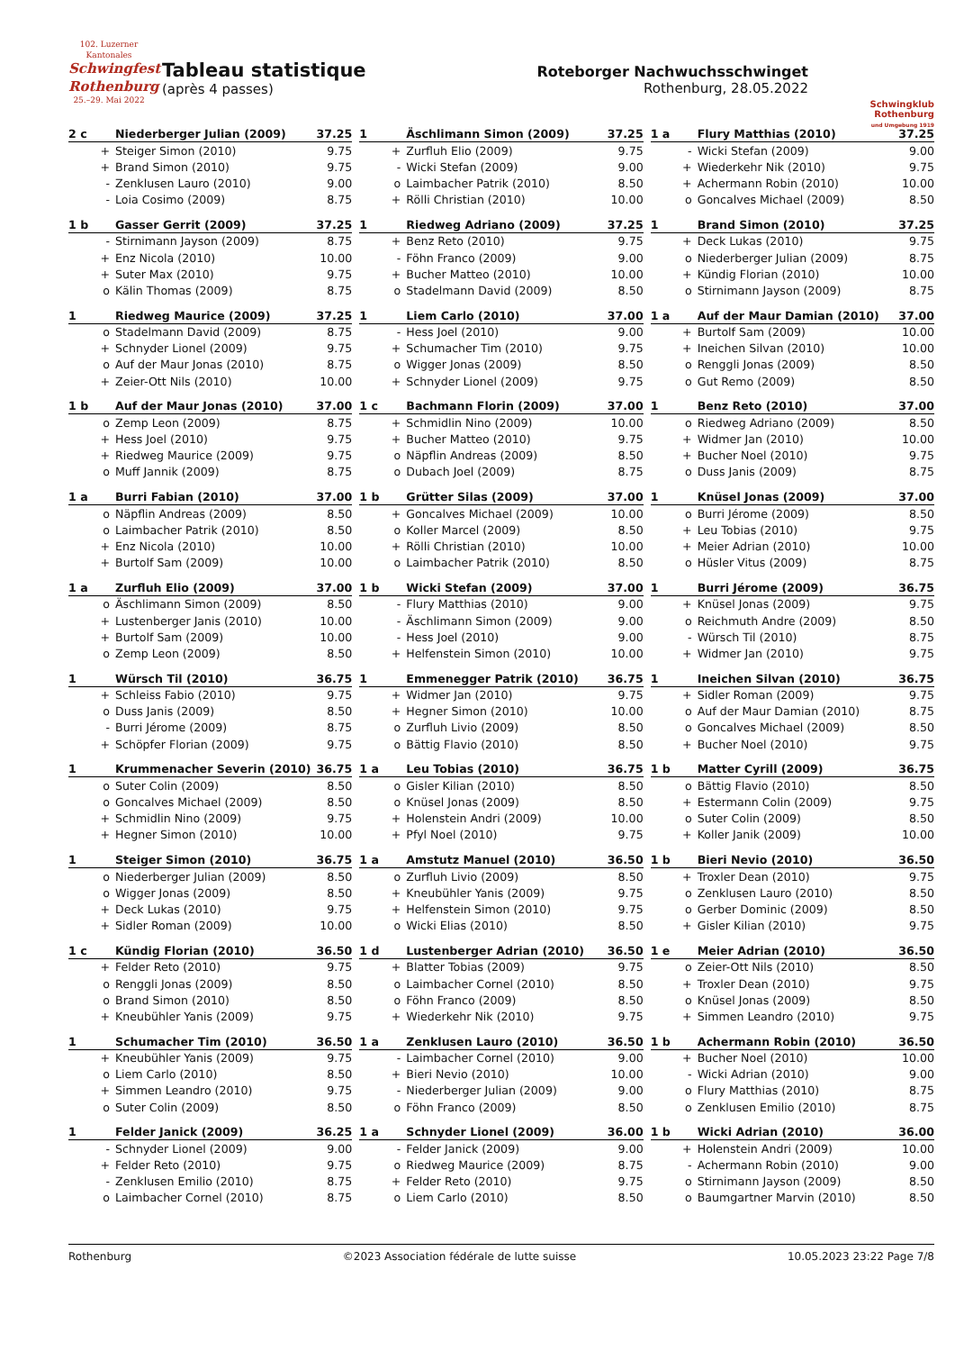102. Luzerner Kantonales
Schwingfest Rothenburg
25.–29. Mai 2022
Tableau statistique
(après 4 passes)
Roteborger Nachwuchsschwinget
Rothenburg, 28.05.2022
Schwingklub Rothenburg
und Umgebung 1919
| 2 c | Niederberger Julian (2009) | 37.25 |
| --- | --- | --- |
| + | Steiger Simon (2010) | 9.75 |
| + | Brand Simon (2010) | 9.75 |
| - | Zenklusen Lauro (2010) | 9.00 |
| - | Loia Cosimo (2009) | 8.75 |
| 1 | Äschlimann Simon (2009) | 37.25 |
| --- | --- | --- |
| + | Zurfluh Elio (2009) | 9.75 |
| - | Wicki Stefan (2009) | 9.00 |
| o | Laimbacher Patrik (2010) | 8.50 |
| + | Rölli Christian (2010) | 10.00 |
| 1 a | Flury Matthias (2010) | 37.25 |
| --- | --- | --- |
| - | Wicki Stefan (2009) | 9.00 |
| + | Wiederkehr Nik (2010) | 9.75 |
| + | Achermann Robin (2010) | 10.00 |
| o | Goncalves Michael (2009) | 8.50 |
| 1 b | Gasser Gerrit (2009) | 37.25 |
| --- | --- | --- |
| - | Stirnimann Jayson (2009) | 8.75 |
| + | Enz Nicola (2010) | 10.00 |
| + | Suter Max (2010) | 9.75 |
| o | Kälin Thomas (2009) | 8.75 |
| 1 | Riedweg Adriano (2009) | 37.25 |
| --- | --- | --- |
| + | Benz Reto (2010) | 9.75 |
| - | Föhn Franco (2009) | 9.00 |
| + | Bucher Matteo (2010) | 10.00 |
| o | Stadelmann David (2009) | 8.50 |
| 1 | Brand Simon (2010) | 37.25 |
| --- | --- | --- |
| + | Deck Lukas (2010) | 9.75 |
| o | Niederberger Julian (2009) | 8.75 |
| + | Kündig Florian (2010) | 10.00 |
| o | Stirnimann Jayson (2009) | 8.75 |
| 1 | Riedweg Maurice (2009) | 37.25 |
| --- | --- | --- |
| o | Stadelmann David (2009) | 8.75 |
| + | Schnyder Lionel (2009) | 9.75 |
| o | Auf der Maur Jonas (2010) | 8.75 |
| + | Zeier-Ott Nils (2010) | 10.00 |
| 1 | Liem Carlo (2010) | 37.00 |
| --- | --- | --- |
| - | Hess Joel (2010) | 9.00 |
| + | Schumacher Tim (2010) | 9.75 |
| o | Wigger Jonas (2009) | 8.50 |
| + | Schnyder Lionel (2009) | 9.75 |
| 1 a | Auf der Maur Damian (2010) | 37.00 |
| --- | --- | --- |
| + | Burtolf Sam (2009) | 10.00 |
| + | Ineichen Silvan (2010) | 10.00 |
| o | Renggli Jonas (2009) | 8.50 |
| o | Gut Remo (2009) | 8.50 |
| 1 b | Auf der Maur Jonas (2010) | 37.00 |
| --- | --- | --- |
| o | Zemp Leon (2009) | 8.75 |
| + | Hess Joel (2010) | 9.75 |
| + | Riedweg Maurice (2009) | 9.75 |
| o | Muff Jannik (2009) | 8.75 |
| 1 c | Bachmann Florin (2009) | 37.00 |
| --- | --- | --- |
| + | Schmidlin Nino (2009) | 10.00 |
| + | Bucher Matteo (2010) | 9.75 |
| o | Näpflin Andreas (2009) | 8.50 |
| o | Dubach Joel (2009) | 8.75 |
| 1 | Benz Reto (2010) | 37.00 |
| --- | --- | --- |
| o | Riedweg Adriano (2009) | 8.50 |
| + | Widmer Jan (2010) | 10.00 |
| + | Bucher Noel (2010) | 9.75 |
| o | Duss Janis (2009) | 8.75 |
| 1 a | Burri Fabian (2010) | 37.00 |
| --- | --- | --- |
| o | Näpflin Andreas (2009) | 8.50 |
| o | Laimbacher Patrik (2010) | 8.50 |
| + | Enz Nicola (2010) | 10.00 |
| + | Burtolf Sam (2009) | 10.00 |
| 1 b | Grütter Silas (2009) | 37.00 |
| --- | --- | --- |
| + | Goncalves Michael (2009) | 10.00 |
| o | Koller Marcel (2009) | 8.50 |
| + | Rölli Christian (2010) | 10.00 |
| o | Laimbacher Patrik (2010) | 8.50 |
| 1 | Knüsel Jonas (2009) | 37.00 |
| --- | --- | --- |
| o | Burri Jérome (2009) | 8.50 |
| + | Leu Tobias (2010) | 9.75 |
| + | Meier Adrian (2010) | 10.00 |
| o | Hüsler Vitus (2009) | 8.75 |
| 1 a | Zurfluh Elio (2009) | 37.00 |
| --- | --- | --- |
| o | Äschlimann Simon (2009) | 8.50 |
| + | Lustenberger Janis (2010) | 10.00 |
| + | Burtolf Sam (2009) | 10.00 |
| o | Zemp Leon (2009) | 8.50 |
| 1 b | Wicki Stefan (2009) | 37.00 |
| --- | --- | --- |
| - | Flury Matthias (2010) | 9.00 |
| - | Äschlimann Simon (2009) | 9.00 |
| - | Hess Joel (2010) | 9.00 |
| + | Helfenstein Simon (2010) | 10.00 |
| 1 | Burri Jérome (2009) | 36.75 |
| --- | --- | --- |
| + | Knüsel Jonas (2009) | 9.75 |
| o | Reichmuth Andre (2009) | 8.50 |
| - | Würsch Til (2010) | 8.75 |
| + | Widmer Jan (2010) | 9.75 |
| 1 | Würsch Til (2010) | 36.75 |
| --- | --- | --- |
| + | Schleiss Fabio (2010) | 9.75 |
| o | Duss Janis (2009) | 8.50 |
| - | Burri Jérome (2009) | 8.75 |
| + | Schöpfer Florian (2009) | 9.75 |
| 1 | Emmenegger Patrik (2010) | 36.75 |
| --- | --- | --- |
| + | Widmer Jan (2010) | 9.75 |
| + | Hegner Simon (2010) | 10.00 |
| o | Zurfluh Livio (2009) | 8.50 |
| o | Bättig Flavio (2010) | 8.50 |
| 1 | Ineichen Silvan (2010) | 36.75 |
| --- | --- | --- |
| + | Sidler Roman (2009) | 9.75 |
| o | Auf der Maur Damian (2010) | 8.75 |
| o | Goncalves Michael (2009) | 8.50 |
| + | Bucher Noel (2010) | 9.75 |
| 1 | Krummenacher Severin (2010) | 36.75 |
| --- | --- | --- |
| o | Suter Colin (2009) | 8.50 |
| o | Goncalves Michael (2009) | 8.50 |
| + | Schmidlin Nino (2009) | 9.75 |
| + | Hegner Simon (2010) | 10.00 |
| 1 a | Leu Tobias (2010) | 36.75 |
| --- | --- | --- |
| o | Gisler Kilian (2010) | 8.50 |
| o | Knüsel Jonas (2009) | 8.50 |
| + | Holenstein Andri (2009) | 10.00 |
| + | Pfyl Noel (2010) | 9.75 |
| 1 b | Matter Cyrill (2009) | 36.75 |
| --- | --- | --- |
| o | Bättig Flavio (2010) | 8.50 |
| + | Estermann Colin (2009) | 9.75 |
| o | Suter Colin (2009) | 8.50 |
| + | Koller Janik (2009) | 10.00 |
| 1 | Steiger Simon (2010) | 36.75 |
| --- | --- | --- |
| o | Niederberger Julian (2009) | 8.50 |
| o | Wigger Jonas (2009) | 8.50 |
| + | Deck Lukas (2010) | 9.75 |
| + | Sidler Roman (2009) | 10.00 |
| 1 a | Amstutz Manuel (2010) | 36.50 |
| --- | --- | --- |
| o | Zurfluh Livio (2009) | 8.50 |
| + | Kneubühler Yanis (2009) | 9.75 |
| + | Helfenstein Simon (2010) | 9.75 |
| o | Wicki Elias (2010) | 8.50 |
| 1 b | Bieri Nevio (2010) | 36.50 |
| --- | --- | --- |
| + | Troxler Dean (2010) | 9.75 |
| o | Zenklusen Lauro (2010) | 8.50 |
| o | Gerber Dominic (2009) | 8.50 |
| + | Gisler Kilian (2010) | 9.75 |
| 1 c | Kündig Florian (2010) | 36.50 |
| --- | --- | --- |
| + | Felder Reto (2010) | 9.75 |
| o | Renggli Jonas (2009) | 8.50 |
| o | Brand Simon (2010) | 8.50 |
| + | Kneubühler Yanis (2009) | 9.75 |
| 1 d | Lustenberger Adrian (2010) | 36.50 |
| --- | --- | --- |
| + | Blatter Tobias (2009) | 9.75 |
| o | Laimbacher Cornel (2010) | 8.50 |
| o | Föhn Franco (2009) | 8.50 |
| + | Wiederkehr Nik (2010) | 9.75 |
| 1 e | Meier Adrian (2010) | 36.50 |
| --- | --- | --- |
| o | Zeier-Ott Nils (2010) | 8.50 |
| + | Troxler Dean (2010) | 9.75 |
| o | Knüsel Jonas (2009) | 8.50 |
| + | Simmen Leandro (2010) | 9.75 |
| 1 | Schumacher Tim (2010) | 36.50 |
| --- | --- | --- |
| + | Kneubühler Yanis (2009) | 9.75 |
| o | Liem Carlo (2010) | 8.50 |
| + | Simmen Leandro (2010) | 9.75 |
| o | Suter Colin (2009) | 8.50 |
| 1 a | Zenklusen Lauro (2010) | 36.50 |
| --- | --- | --- |
| - | Laimbacher Cornel (2010) | 9.00 |
| + | Bieri Nevio (2010) | 10.00 |
| - | Niederberger Julian (2009) | 9.00 |
| o | Föhn Franco (2009) | 8.50 |
| 1 b | Achermann Robin (2010) | 36.50 |
| --- | --- | --- |
| + | Bucher Noel (2010) | 10.00 |
| - | Wicki Adrian (2010) | 9.00 |
| o | Flury Matthias (2010) | 8.75 |
| o | Zenklusen Emilio (2010) | 8.75 |
| 1 | Felder Janick (2009) | 36.25 |
| --- | --- | --- |
| - | Schnyder Lionel (2009) | 9.00 |
| + | Felder Reto (2010) | 9.75 |
| - | Zenklusen Emilio (2010) | 8.75 |
| o | Laimbacher Cornel (2010) | 8.75 |
| 1 a | Schnyder Lionel (2009) | 36.00 |
| --- | --- | --- |
| - | Felder Janick (2009) | 9.00 |
| o | Riedweg Maurice (2009) | 8.75 |
| + | Felder Reto (2010) | 9.75 |
| o | Liem Carlo (2010) | 8.50 |
| 1 b | Wicki Adrian (2010) | 36.00 |
| --- | --- | --- |
| + | Holenstein Andri (2009) | 10.00 |
| - | Achermann Robin (2010) | 9.00 |
| o | Stirnimann Jayson (2009) | 8.50 |
| o | Baumgartner Marvin (2010) | 8.50 |
Rothenburg ©2023 Association fédérale de lutte suisse 10.05.2023 23:22 Page 7/8